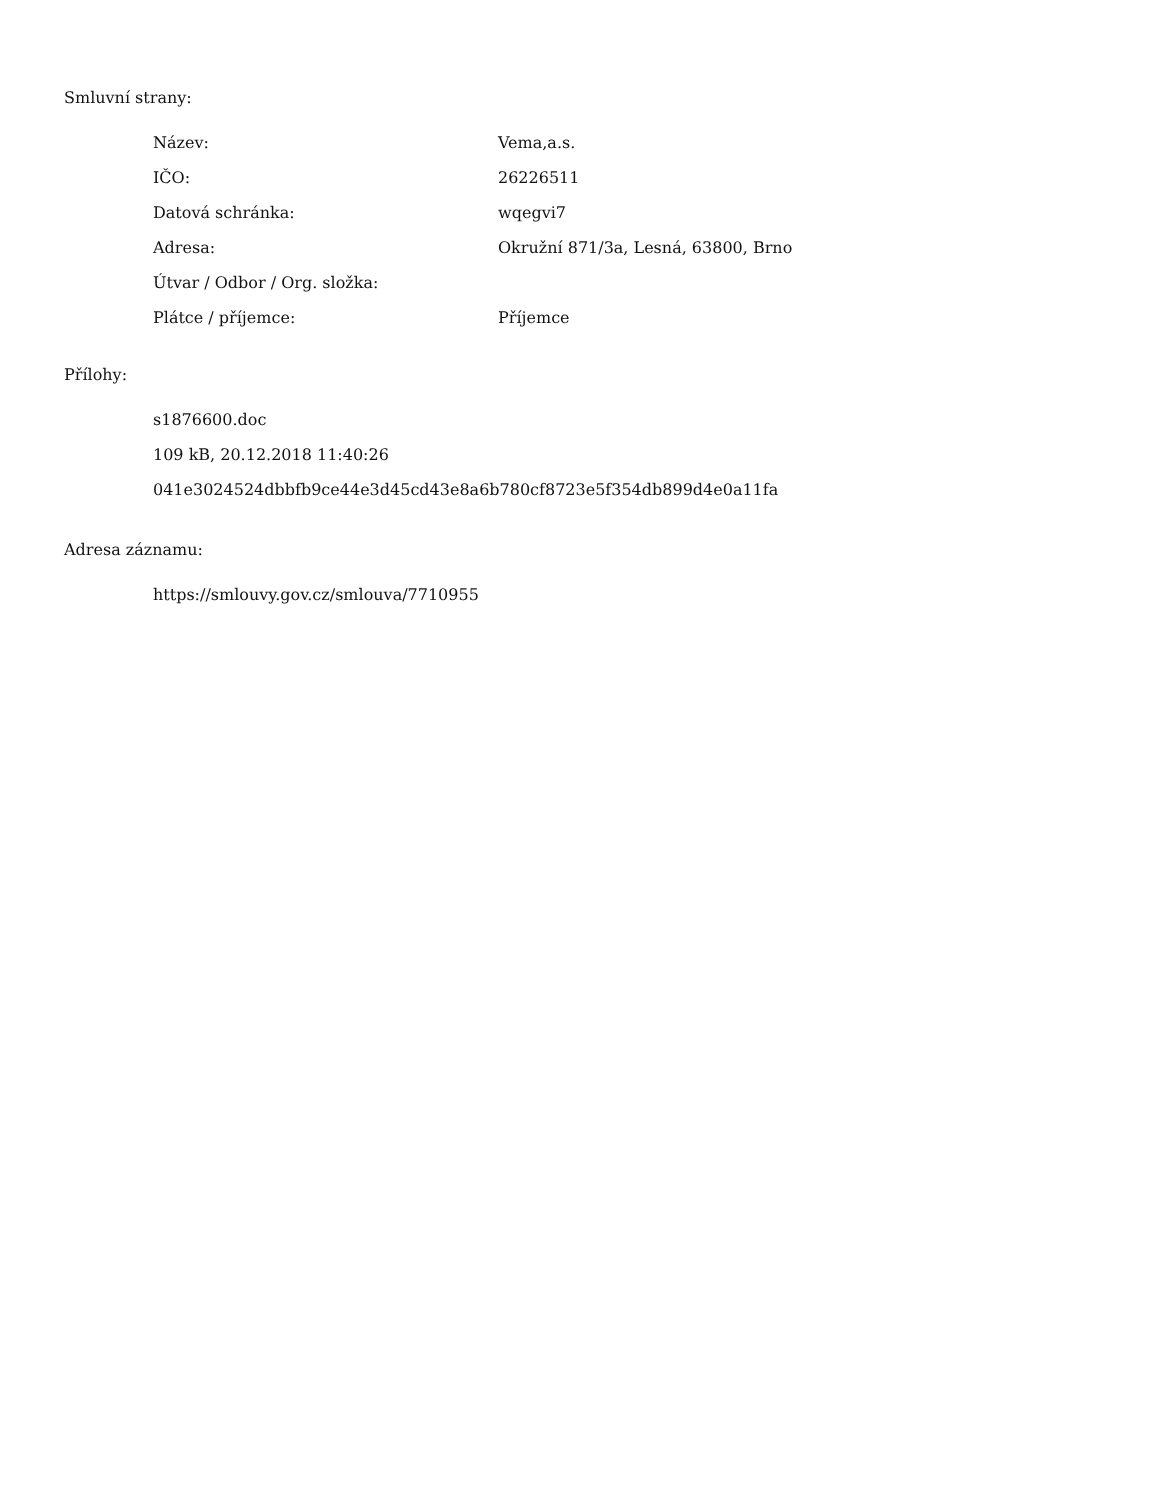Smluvní strany:
| Název: | Vema,a.s. |
| IČO: | 26226511 |
| Datová schránka: | wqegvi7 |
| Adresa: | Okružní 871/3a, Lesná, 63800, Brno |
| Útvar / Odbor / Org. složka: | |
| Plátce / příjemce: | Příjemce |
Přílohy:
s1876600.doc
109 kB, 20.12.2018 11:40:26
041e3024524dbbfb9ce44e3d45cd43e8a6b780cf8723e5f354db899d4e0a11fa
Adresa záznamu:
https://smlouvy.gov.cz/smlouva/7710955